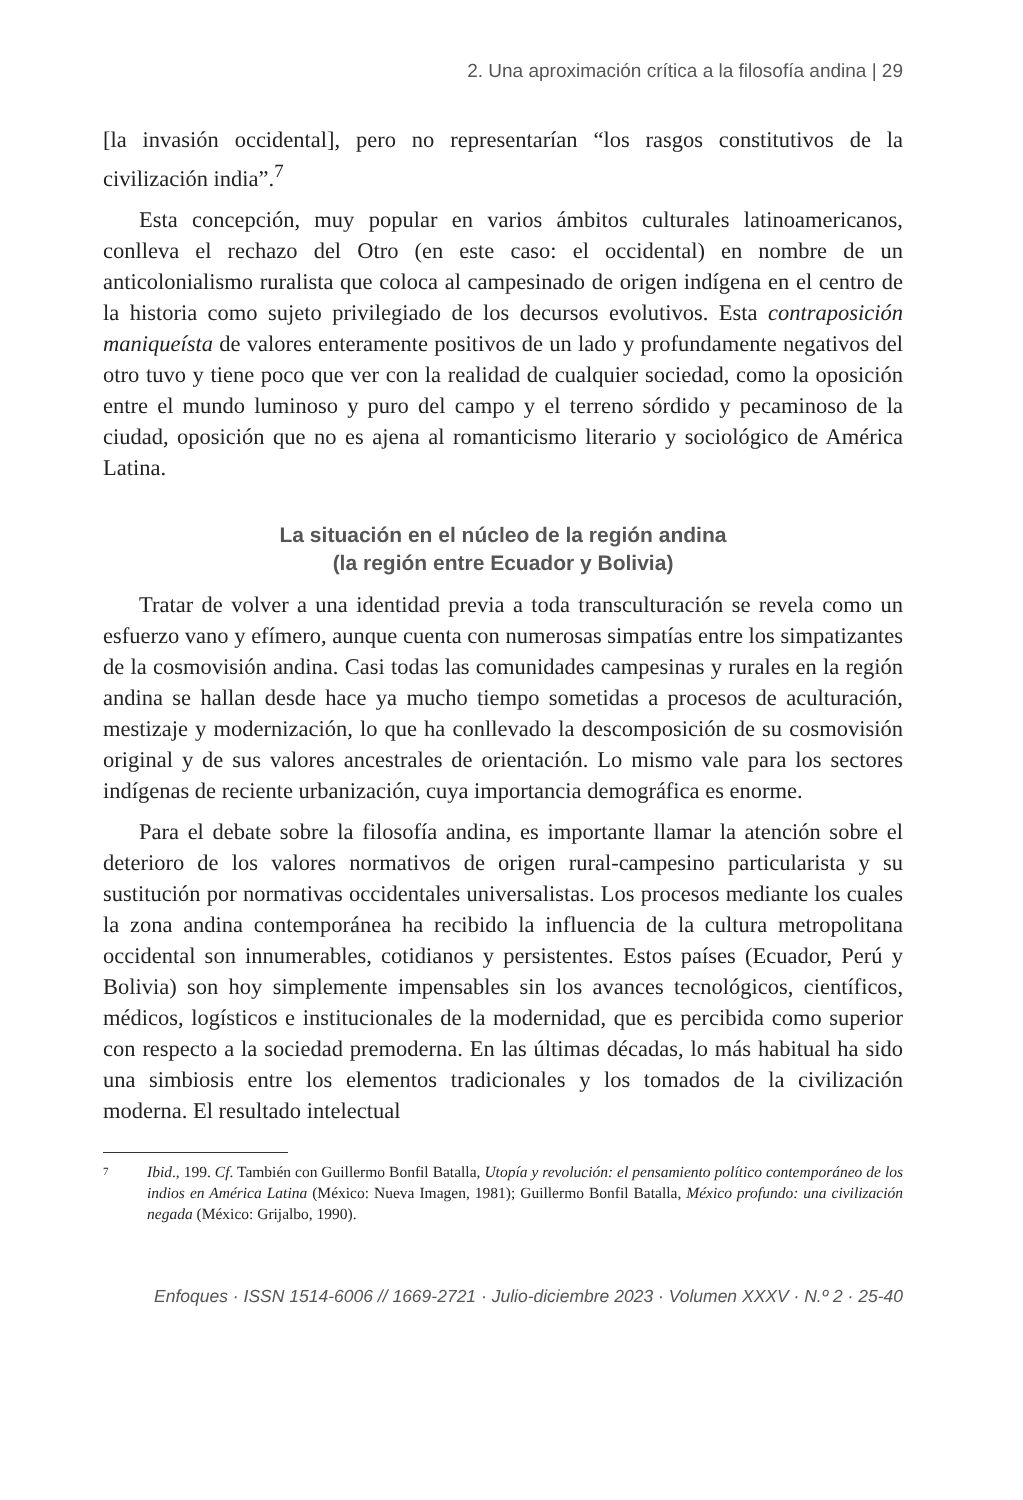2. Una aproximación crítica a la filosofía andina | 29
[la invasión occidental], pero no representarían “los rasgos constitutivos de la civilización india”.<sup>7</sup>
Esta concepción, muy popular en varios ámbitos culturales latinoamericanos, conlleva el rechazo del Otro (en este caso: el occidental) en nombre de un anticolonialismo ruralista que coloca al campesinado de origen indígena en el centro de la historia como sujeto privilegiado de los decursos evolutivos. Esta contraposición maniqueísta de valores enteramente positivos de un lado y profundamente negativos del otro tuvo y tiene poco que ver con la realidad de cualquier sociedad, como la oposición entre el mundo luminoso y puro del campo y el terreno sórdido y pecaminoso de la ciudad, oposición que no es ajena al romanticismo literario y sociológico de América Latina.
La situación en el núcleo de la región andina
(la región entre Ecuador y Bolivia)
Tratar de volver a una identidad previa a toda transculturación se revela como un esfuerzo vano y efímero, aunque cuenta con numerosas simpatías entre los simpatizantes de la cosmovisión andina. Casi todas las comunidades campesinas y rurales en la región andina se hallan desde hace ya mucho tiempo sometidas a procesos de aculturación, mestizaje y modernización, lo que ha conllevado la descomposición de su cosmovisión original y de sus valores ancestrales de orientación. Lo mismo vale para los sectores indígenas de reciente urbanización, cuya importancia demográfica es enorme.
Para el debate sobre la filosofía andina, es importante llamar la atención sobre el deterioro de los valores normativos de origen rural-campesino particularista y su sustitución por normativas occidentales universalistas. Los procesos mediante los cuales la zona andina contemporánea ha recibido la influencia de la cultura metropolitana occidental son innumerables, cotidianos y persistentes. Estos países (Ecuador, Perú y Bolivia) son hoy simplemente impensables sin los avances tecnológicos, científicos, médicos, logísticos e institucionales de la modernidad, que es percibida como superior con respecto a la sociedad premoderna. En las últimas décadas, lo más habitual ha sido una simbiosis entre los elementos tradicionales y los tomados de la civilización moderna. El resultado intelectual
7 Ibid., 199. Cf. También con Guillermo Bonfil Batalla, Utopía y revolución: el pensamiento político contemporáneo de los indios en América Latina (México: Nueva Imagen, 1981); Guillermo Bonfil Batalla, México profundo: una civilización negada (México: Grijalbo, 1990).
Enfoques · ISSN 1514-6006 // 1669-2721 · Julio-diciembre 2023 · Volumen XXXV · N.º 2 · 25-40